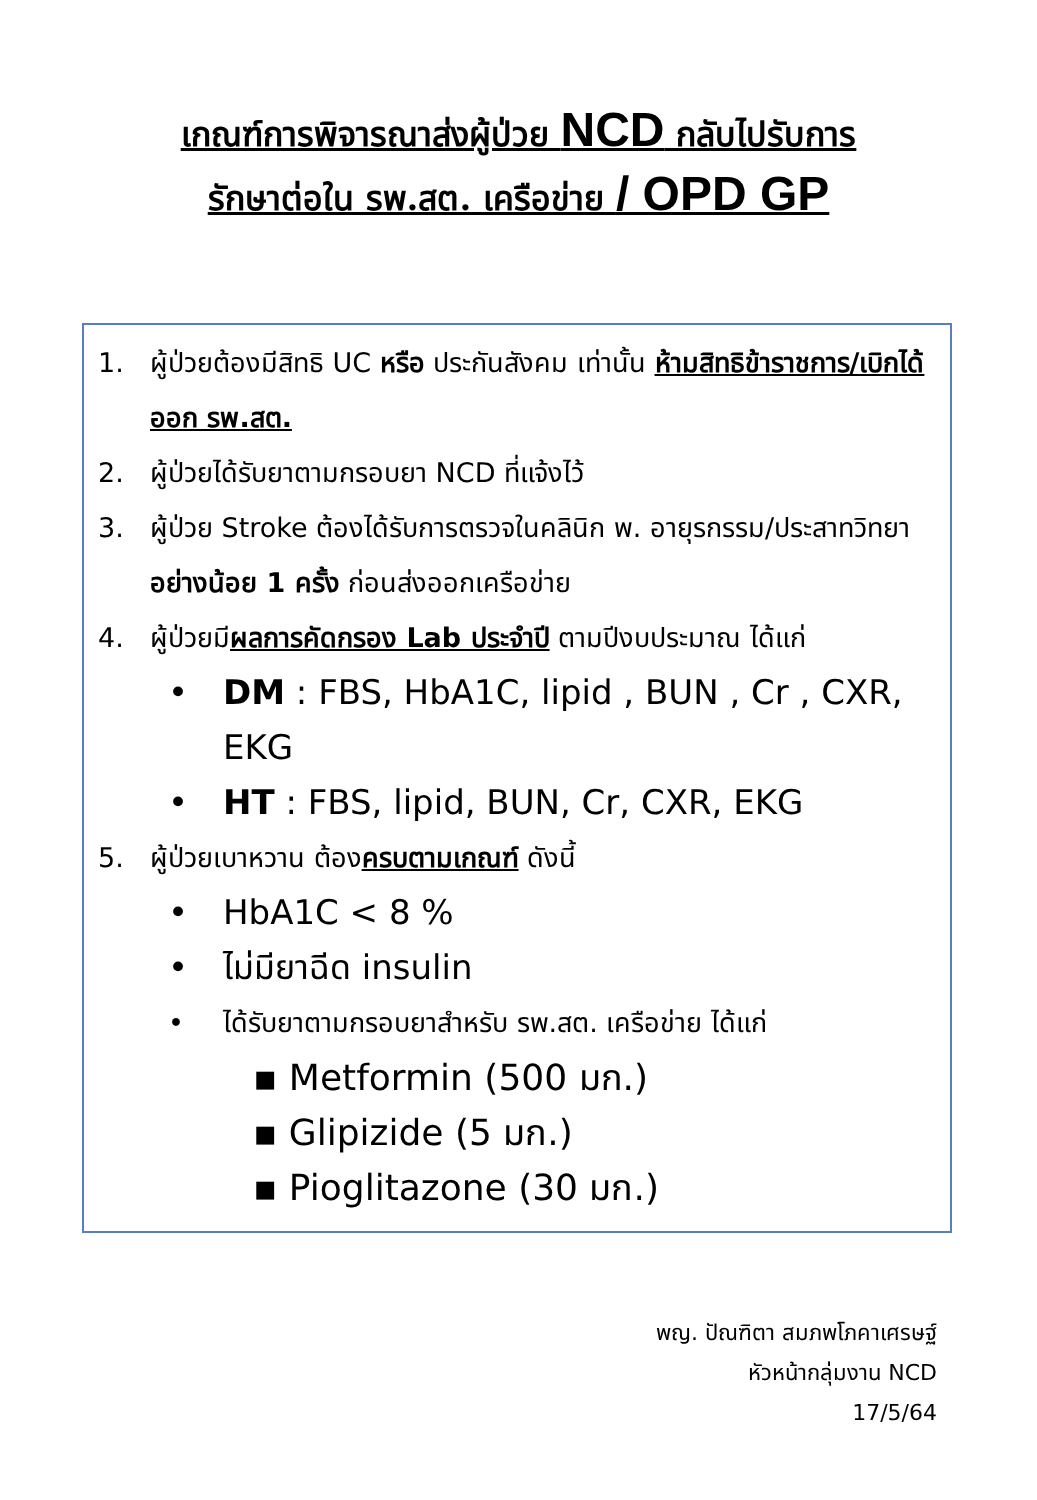เกณฑ์การพิจารณาส่งผู้ป่วย NCD กลับไปรับการ
รักษาต่อใน รพ.สต. เครือข่าย / OPD GP
1. ผู้ป่วยต้องมีสิทธิ UC หรือ ประกันสังคม เท่านั้น ห้ามสิทธิข้าราชการ/เบิกได้ออก รพ.สต.
2. ผู้ป่วยได้รับยาตามกรอบยา NCD ที่แจ้งไว้
3. ผู้ป่วย Stroke ต้องได้รับการตรวจในคลินิก พ. อายุรกรรม/ประสาทวิทยา อย่างน้อย 1 ครั้ง ก่อนส่งออกเครือข่าย
4. ผู้ป่วยมีผลการคัดกรอง Lab ประจำปี ตามปีงบประมาณ ได้แก่
• DM : FBS, HbA1C, lipid , BUN , Cr , CXR, EKG
• HT : FBS, lipid, BUN, Cr, CXR, EKG
5. ผู้ป่วยเบาหวาน ต้องครบตามเกณฑ์ ดังนี้
• HbA1C < 8 %
• ไม่มียาฉีด insulin
• ได้รับยาตามกรอบยาสำหรับ รพ.สต. เครือข่าย ได้แก่
▪ Metformin (500 มก.)
▪ Glipizide (5 มก.)
▪ Pioglitazone (30 มก.)
พญ. ปัณฑิตา สมภพโภคาเศรษฐ์
หัวหน้ากลุ่มงาน NCD
17/5/64